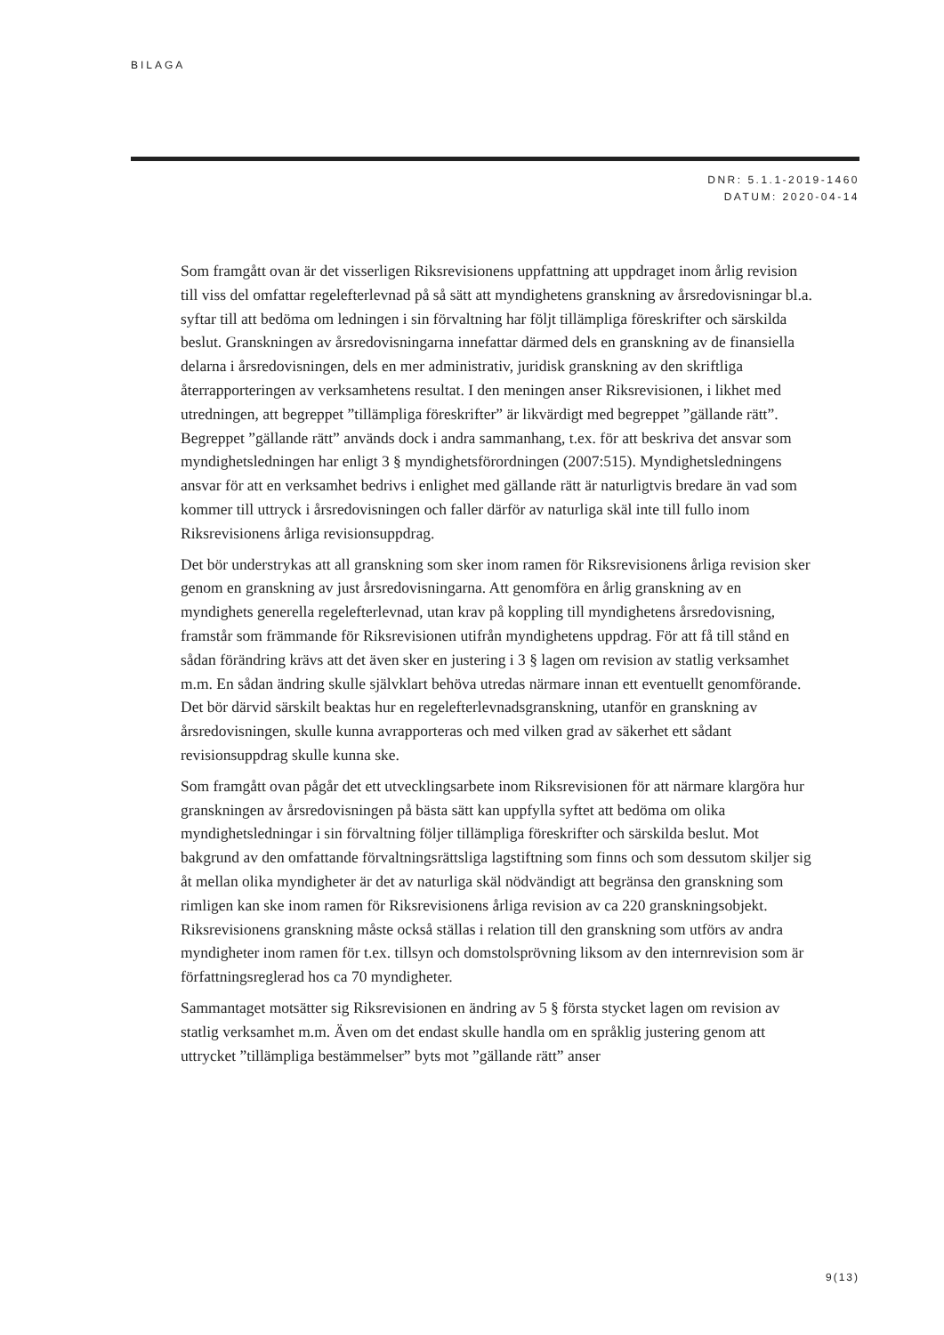BILAGA
DNR: 5.1.1-2019-1460
DATUM: 2020-04-14
Som framgått ovan är det visserligen Riksrevisionens uppfattning att uppdraget inom årlig revision till viss del omfattar regelefterlevnad på så sätt att myndighetens granskning av årsredovisningar bl.a. syftar till att bedöma om ledningen i sin förvaltning har följt tillämpliga föreskrifter och särskilda beslut. Granskningen av årsredovisningarna innefattar därmed dels en granskning av de finansiella delarna i årsredovisningen, dels en mer administrativ, juridisk granskning av den skriftliga återrapporteringen av verksamhetens resultat. I den meningen anser Riksrevisionen, i likhet med utredningen, att begreppet ”tillämpliga föreskrifter” är likvärdigt med begreppet ”gällande rätt”. Begreppet ”gällande rätt” används dock i andra sammanhang, t.ex. för att beskriva det ansvar som myndighetsledningen har enligt 3 § myndighetsförordningen (2007:515). Myndighetsledningens ansvar för att en verksamhet bedrivs i enlighet med gällande rätt är naturligtvis bredare än vad som kommer till uttryck i årsredovisningen och faller därför av naturliga skäl inte till fullo inom Riksrevisionens årliga revisionsuppdrag.
Det bör understrykas att all granskning som sker inom ramen för Riksrevisionens årliga revision sker genom en granskning av just årsredovisningarna. Att genomföra en årlig granskning av en myndighets generella regelefterlevnad, utan krav på koppling till myndighetens årsredovisning, framstår som främmande för Riksrevisionen utifrån myndighetens uppdrag. För att få till stånd en sådan förändring krävs att det även sker en justering i 3 § lagen om revision av statlig verksamhet m.m. En sådan ändring skulle självklart behöva utredas närmare innan ett eventuellt genomförande. Det bör därvid särskilt beaktas hur en regelefterlevnadsgranskning, utanför en granskning av årsredovisningen, skulle kunna avrapporteras och med vilken grad av säkerhet ett sådant revisionsuppdrag skulle kunna ske.
Som framgått ovan pågår det ett utvecklingsarbete inom Riksrevisionen för att närmare klargöra hur granskningen av årsredovisningen på bästa sätt kan uppfylla syftet att bedöma om olika myndighetsledningar i sin förvaltning följer tillämpliga föreskrifter och särskilda beslut. Mot bakgrund av den omfattande förvaltningsrättsliga lagstiftning som finns och som dessutom skiljer sig åt mellan olika myndigheter är det av naturliga skäl nödvändigt att begränsa den granskning som rimligen kan ske inom ramen för Riksrevisionens årliga revision av ca 220 granskningsobjekt. Riksrevisionens granskning måste också ställas i relation till den granskning som utförs av andra myndigheter inom ramen för t.ex. tillsyn och domstolsprövning liksom av den internrevision som är författningsreglerad hos ca 70 myndigheter.
Sammantaget motsätter sig Riksrevisionen en ändring av 5 § första stycket lagen om revision av statlig verksamhet m.m. Även om det endast skulle handla om en språklig justering genom att uttrycket ”tillämpliga bestämmelser” byts mot ”gällande rätt” anser
9(13)